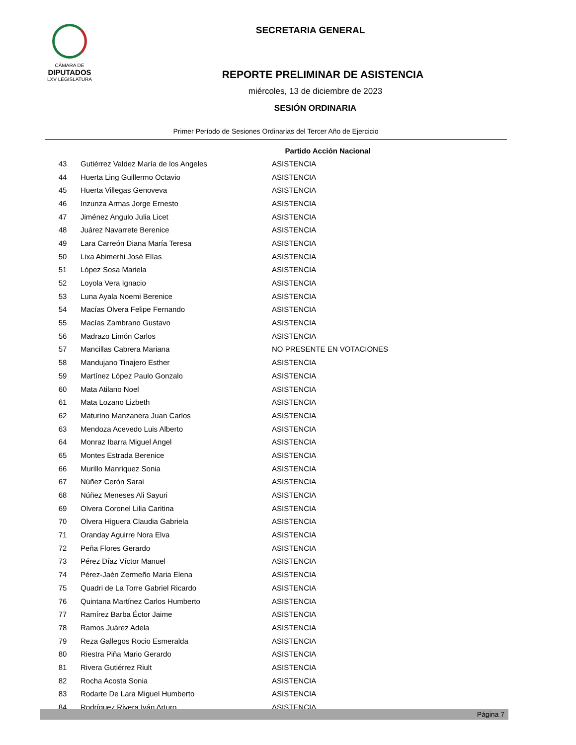CÁMARA DE
DIPUTADOS
LXV LEGISLATURA
SECRETARIA GENERAL
REPORTE PRELIMINAR DE ASISTENCIA
miércoles, 13 de diciembre de 2023
SESIÓN ORDINARIA
Primer Período de Sesiones Ordinarias del Tercer Año de Ejercicio
Partido Acción Nacional
| 43 | Gutiérrez Valdez María de los Angeles | ASISTENCIA |
| 44 | Huerta Ling Guillermo Octavio | ASISTENCIA |
| 45 | Huerta Villegas Genoveva | ASISTENCIA |
| 46 | Inzunza Armas Jorge Ernesto | ASISTENCIA |
| 47 | Jiménez Angulo Julia Licet | ASISTENCIA |
| 48 | Juárez Navarrete Berenice | ASISTENCIA |
| 49 | Lara Carreón Diana María Teresa | ASISTENCIA |
| 50 | Lixa Abimerhi José Elías | ASISTENCIA |
| 51 | López Sosa Mariela | ASISTENCIA |
| 52 | Loyola Vera Ignacio | ASISTENCIA |
| 53 | Luna Ayala Noemi Berenice | ASISTENCIA |
| 54 | Macías Olvera Felipe Fernando | ASISTENCIA |
| 55 | Macías Zambrano Gustavo | ASISTENCIA |
| 56 | Madrazo Limón Carlos | ASISTENCIA |
| 57 | Mancillas Cabrera Mariana | NO PRESENTE EN VOTACIONES |
| 58 | Mandujano Tinajero Esther | ASISTENCIA |
| 59 | Martínez López Paulo Gonzalo | ASISTENCIA |
| 60 | Mata Atilano Noel | ASISTENCIA |
| 61 | Mata Lozano Lizbeth | ASISTENCIA |
| 62 | Maturino Manzanera Juan Carlos | ASISTENCIA |
| 63 | Mendoza Acevedo Luis Alberto | ASISTENCIA |
| 64 | Monraz Ibarra Miguel Angel | ASISTENCIA |
| 65 | Montes Estrada Berenice | ASISTENCIA |
| 66 | Murillo Manriquez Sonia | ASISTENCIA |
| 67 | Núñez Cerón Sarai | ASISTENCIA |
| 68 | Núñez Meneses Ali Sayuri | ASISTENCIA |
| 69 | Olvera Coronel Lilia Caritina | ASISTENCIA |
| 70 | Olvera Higuera Claudia Gabriela | ASISTENCIA |
| 71 | Oranday Aguirre Nora Elva | ASISTENCIA |
| 72 | Peña Flores Gerardo | ASISTENCIA |
| 73 | Pérez Díaz Víctor Manuel | ASISTENCIA |
| 74 | Pérez-Jaén Zermeño Maria Elena | ASISTENCIA |
| 75 | Quadri de La Torre Gabriel Ricardo | ASISTENCIA |
| 76 | Quintana Martínez Carlos Humberto | ASISTENCIA |
| 77 | Ramírez Barba Éctor Jaime | ASISTENCIA |
| 78 | Ramos Juárez Adela | ASISTENCIA |
| 79 | Reza Gallegos Rocio Esmeralda | ASISTENCIA |
| 80 | Riestra Piña Mario Gerardo | ASISTENCIA |
| 81 | Rivera Gutiérrez Riult | ASISTENCIA |
| 82 | Rocha Acosta Sonia | ASISTENCIA |
| 83 | Rodarte De Lara Miguel Humberto | ASISTENCIA |
| 84 | Rodríguez Rivera Iván Arturo | ASISTENCIA |
Página 7